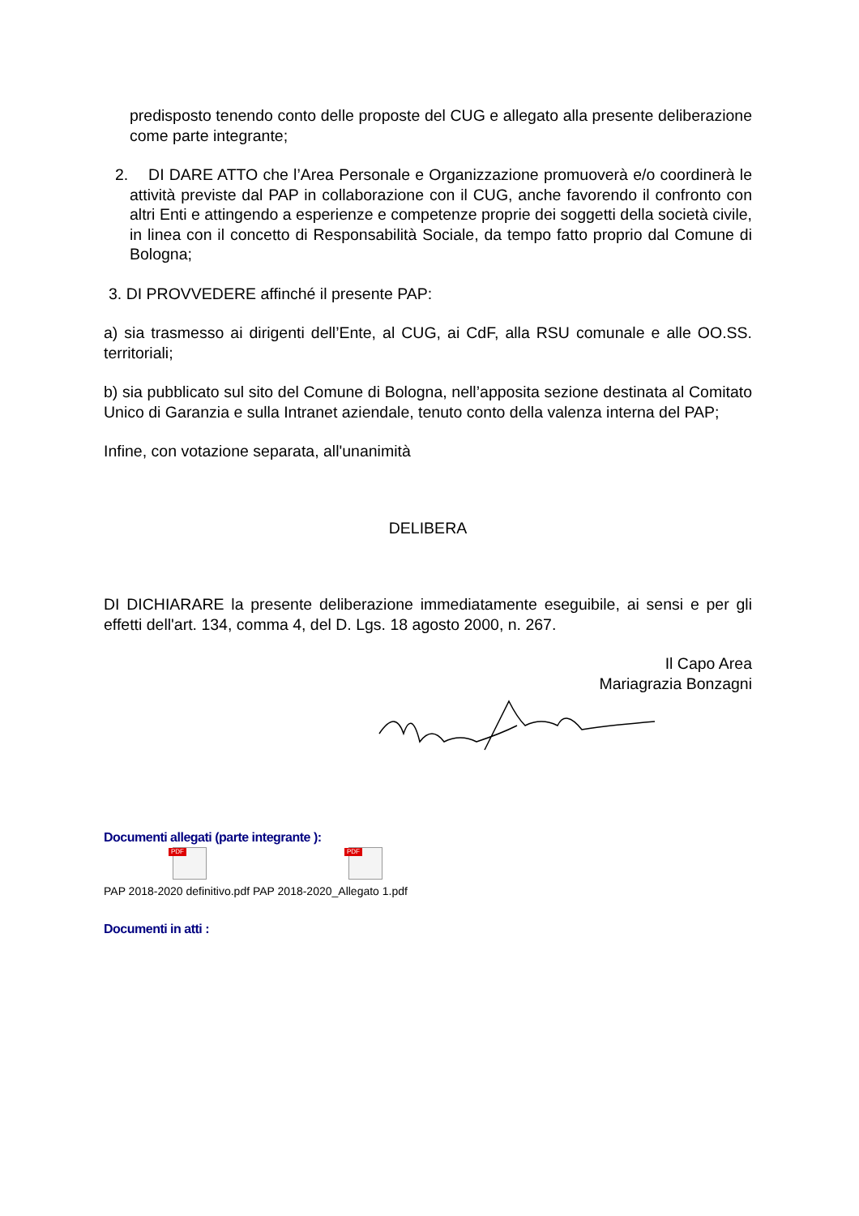predisposto tenendo conto delle proposte del CUG e allegato alla presente deliberazione come parte integrante;
2. DI DARE ATTO che l’Area Personale e Organizzazione promuoverà e/o coordinerà le attività previste dal PAP in collaborazione con il CUG, anche favorendo il confronto con altri Enti e attingendo a esperienze e competenze proprie dei soggetti della società civile, in linea con il concetto di Responsabilità Sociale, da tempo fatto proprio dal Comune di Bologna;
3. DI PROVVEDERE affinché il presente PAP:
a) sia trasmesso ai dirigenti dell’Ente, al CUG, ai CdF, alla RSU comunale e alle OO.SS. territoriali;
b) sia pubblicato sul sito del Comune di Bologna, nell’apposita sezione destinata al Comitato Unico di Garanzia e sulla Intranet aziendale, tenuto conto della valenza interna del PAP;
Infine, con votazione separata, all'unanimità
DELIBERA
DI DICHIARARE la presente deliberazione immediatamente eseguibile, ai sensi e per gli effetti dell'art. 134, comma 4, del D. Lgs. 18 agosto 2000, n. 267.
Il Capo Area
Mariagrazia Bonzagni
Documenti allegati (parte integrante ):
PDF PDF
PAP 2018-2020 definitivo.pdf PAP 2018-2020_Allegato 1.pdf
Documenti in atti :